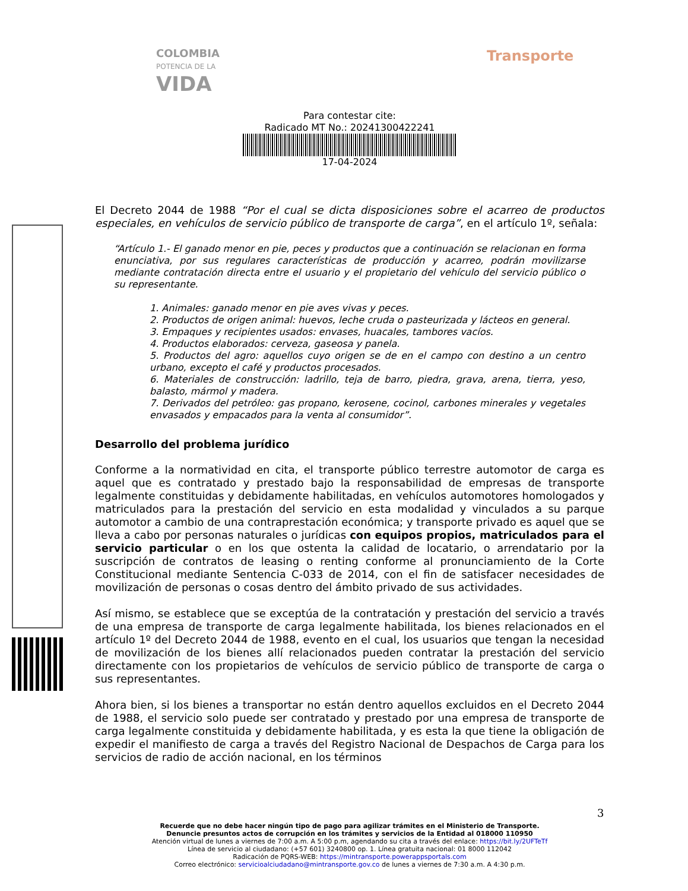COLOMBIA
POTENCIA DE LA
VIDA
Transporte
Para contestar cite:
Radicado MT No.: 20241300422241
17-04-2024
El Decreto 2044 de 1988 “Por el cual se dicta disposiciones sobre el acarreo de productos especiales, en vehículos de servicio público de transporte de carga”, en el artículo 1º, señala:
“Artículo 1.- El ganado menor en pie, peces y productos que a continuación se relacionan en forma enunciativa, por sus regulares características de producción y acarreo, podrán movilizarse mediante contratación directa entre el usuario y el propietario del vehículo del servicio público o su representante.
1. Animales: ganado menor en pie aves vivas y peces.
2. Productos de origen animal: huevos, leche cruda o pasteurizada y lácteos en general.
3. Empaques y recipientes usados: envases, huacales, tambores vacíos.
4. Productos elaborados: cerveza, gaseosa y panela.
5. Productos del agro: aquellos cuyo origen se de en el campo con destino a un centro urbano, excepto el café y productos procesados.
6. Materiales de construcción: ladrillo, teja de barro, piedra, grava, arena, tierra, yeso, balasto, mármol y madera.
7. Derivados del petróleo: gas propano, kerosene, cocinol, carbones minerales y vegetales envasados y empacados para la venta al consumidor”.
Desarrollo del problema jurídico
Conforme a la normatividad en cita, el transporte público terrestre automotor de carga es aquel que es contratado y prestado bajo la responsabilidad de empresas de transporte legalmente constituidas y debidamente habilitadas, en vehículos automotores homologados y matriculados para la prestación del servicio en esta modalidad y vinculados a su parque automotor a cambio de una contraprestación económica; y transporte privado es aquel que se lleva a cabo por personas naturales o jurídicas con equipos propios, matriculados para el servicio particular o en los que ostenta la calidad de locatario, o arrendatario por la suscripción de contratos de leasing o renting conforme al pronunciamiento de la Corte Constitucional mediante Sentencia C-033 de 2014, con el fin de satisfacer necesidades de movilización de personas o cosas dentro del ámbito privado de sus actividades.
Así mismo, se establece que se exceptúa de la contratación y prestación del servicio a través de una empresa de transporte de carga legalmente habilitada, los bienes relacionados en el artículo 1º del Decreto 2044 de 1988, evento en el cual, los usuarios que tengan la necesidad de movilización de los bienes allí relacionados pueden contratar la prestación del servicio directamente con los propietarios de vehículos de servicio público de transporte de carga o sus representantes.
Ahora bien, si los bienes a transportar no están dentro aquellos excluidos en el Decreto 2044 de 1988, el servicio solo puede ser contratado y prestado por una empresa de transporte de carga legalmente constituida y debidamente habilitada, y es esta la que tiene la obligación de expedir el manifiesto de carga a través del Registro Nacional de Despachos de Carga para los servicios de radio de acción nacional, en los términos
3
Recuerde que no debe hacer ningún tipo de pago para agilizar trámites en el Ministerio de Transporte.
Denuncie presuntos actos de corrupción en los trámites y servicios de la Entidad al 018000 110950
Atención virtual de lunes a viernes de 7:00 a.m. A 5:00 p.m, agendando su cita a través del enlace: https://bit.ly/2UFTeTf
Línea de servicio al ciudadano: (+57 601) 3240800 op. 1. Línea gratuita nacional: 01 8000 112042
Radicación de PQRS-WEB: https://mintransporte.powerappsportals.com
Correo electrónico: servicioalciudadano@mintransporte.gov.co de lunes a viernes de 7:30 a.m. A 4:30 p.m.